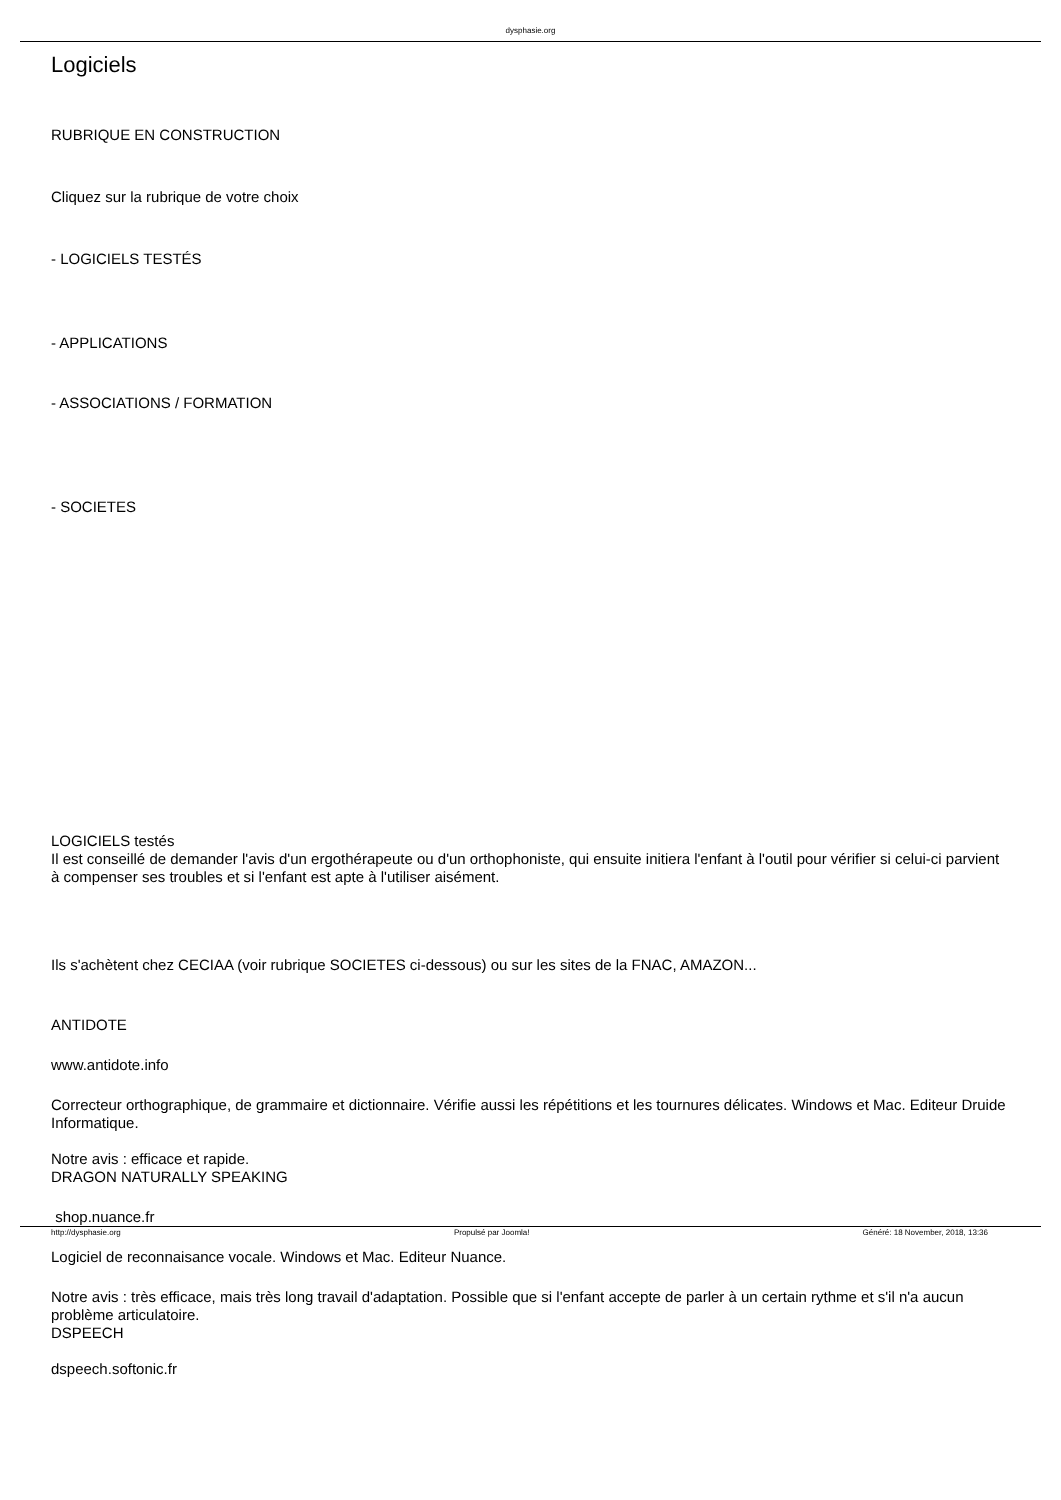dysphasie.org
Logiciels
RUBRIQUE EN CONSTRUCTION
Cliquez sur la rubrique de votre choix
- LOGICIELS TESTÉS
- APPLICATIONS
- ASSOCIATIONS / FORMATION
- SOCIETES
LOGICIELS testés
Il est conseillé de demander l'avis d'un ergothérapeute ou d'un orthophoniste, qui ensuite initiera l'enfant à l'outil pour vérifier si celui-ci parvient à compenser ses troubles et si l'enfant est apte à l'utiliser aisément.
Ils s'achètent chez CECIAA (voir rubrique SOCIETES ci-dessous) ou sur les sites de la FNAC, AMAZON...
ANTIDOTE
www.antidote.info
Correcteur orthographique, de grammaire et dictionnaire. Vérifie aussi les répétitions et les tournures délicates. Windows et Mac. Editeur Druide Informatique.
Notre avis : efficace et rapide.
DRAGON NATURALLY SPEAKING
shop.nuance.fr
Logiciel de reconnaisance vocale. Windows et Mac. Editeur Nuance.
Notre avis : très efficace, mais très long travail d'adaptation. Possible que si l'enfant accepte de parler à un certain rythme et s'il n'a aucun problème articulatoire.
DSPEECH
dspeech.softonic.fr
http://dysphasie.org Propulsé par Joomla! Généré: 18 November, 2018, 13:36